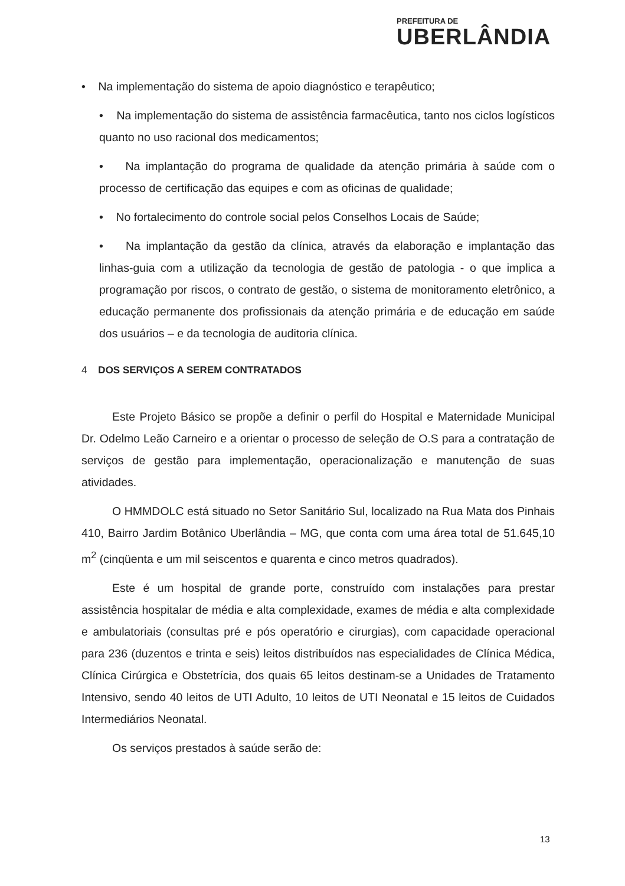PREFEITURA DE
UBERLÂNDIA
• Na implementação do sistema de apoio diagnóstico e terapêutico;
• Na implementação do sistema de assistência farmacêutica, tanto nos ciclos logísticos quanto no uso racional dos medicamentos;
• Na implantação do programa de qualidade da atenção primária à saúde com o processo de certificação das equipes e com as oficinas de qualidade;
• No fortalecimento do controle social pelos Conselhos Locais de Saúde;
• Na implantação da gestão da clínica, através da elaboração e implantação das linhas-guia com a utilização da tecnologia de gestão de patologia - o que implica a programação por riscos, o contrato de gestão, o sistema de monitoramento eletrônico, a educação permanente dos profissionais da atenção primária e de educação em saúde dos usuários – e da tecnologia de auditoria clínica.
4 DOS SERVIÇOS A SEREM CONTRATADOS
Este Projeto Básico se propõe a definir o perfil do Hospital e Maternidade Municipal Dr. Odelmo Leão Carneiro e a orientar o processo de seleção de O.S para a contratação de serviços de gestão para implementação, operacionalização e manutenção de suas atividades.
O HMMDOLC está situado no Setor Sanitário Sul, localizado na Rua Mata dos Pinhais 410, Bairro Jardim Botânico Uberlândia – MG, que conta com uma área total de 51.645,10 m<sup>2</sup> (cinqüenta e um mil seiscentos e quarenta e cinco metros quadrados).
Este é um hospital de grande porte, construído com instalações para prestar assistência hospitalar de média e alta complexidade, exames de média e alta complexidade e ambulatoriais (consultas pré e pós operatório e cirurgias), com capacidade operacional para 236 (duzentos e trinta e seis) leitos distribuídos nas especialidades de Clínica Médica, Clínica Cirúrgica e Obstetrícia, dos quais 65 leitos destinam-se a Unidades de Tratamento Intensivo, sendo 40 leitos de UTI Adulto, 10 leitos de UTI Neonatal e 15 leitos de Cuidados Intermediários Neonatal.
Os serviços prestados à saúde serão de:
13